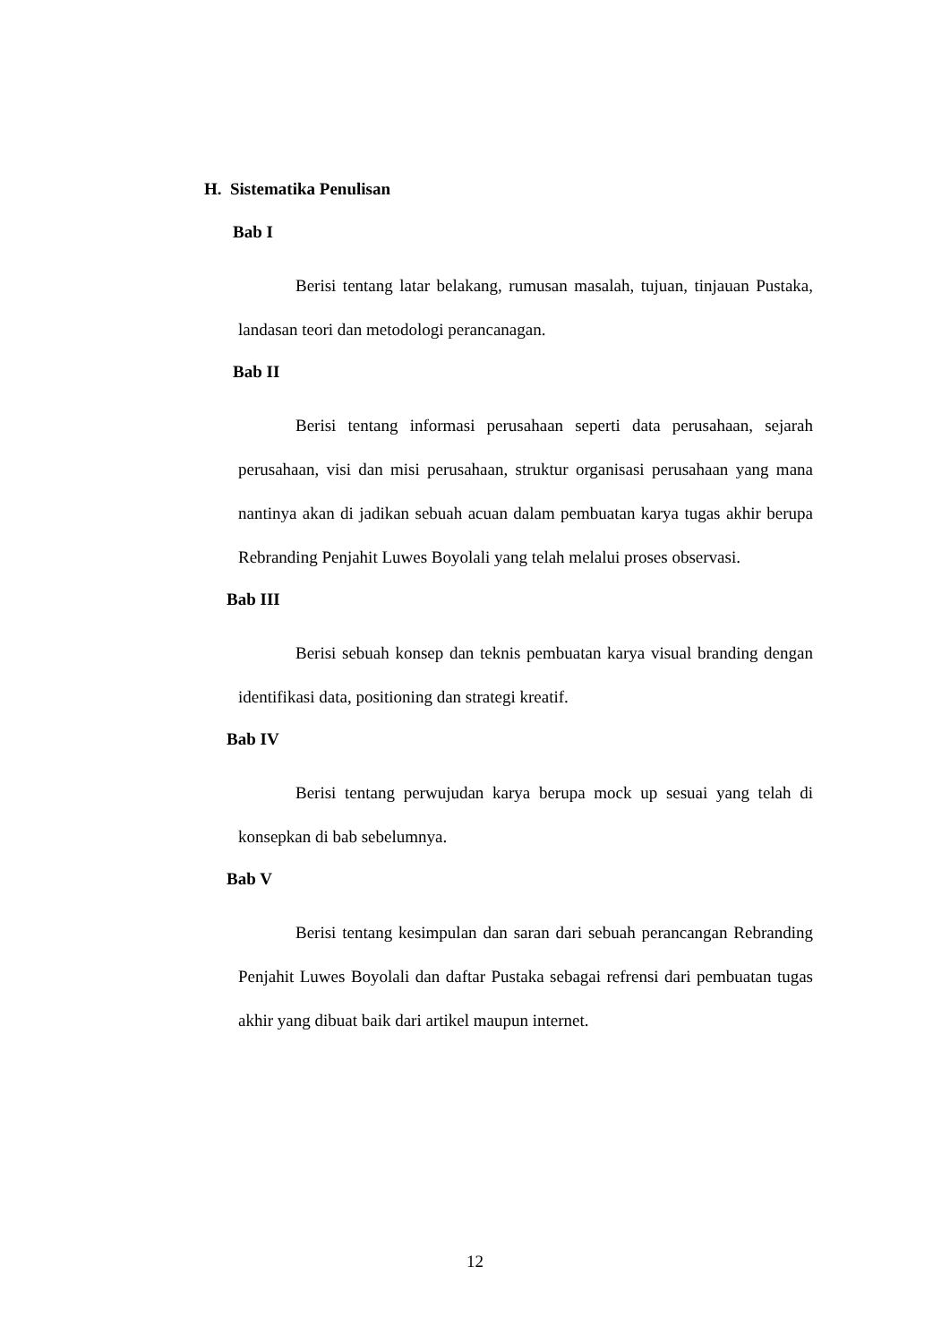H. Sistematika Penulisan
Bab I
Berisi tentang latar belakang, rumusan masalah, tujuan, tinjauan Pustaka, landasan teori dan metodologi perancanagan.
Bab II
Berisi tentang informasi perusahaan seperti data perusahaan, sejarah perusahaan, visi dan misi perusahaan, struktur organisasi perusahaan yang mana nantinya akan di jadikan sebuah acuan dalam pembuatan karya tugas akhir berupa Rebranding Penjahit Luwes Boyolali yang telah melalui proses observasi.
Bab III
Berisi sebuah konsep dan teknis pembuatan karya visual branding dengan identifikasi data, positioning dan strategi kreatif.
Bab IV
Berisi tentang perwujudan karya berupa mock up sesuai yang telah di konsepkan di bab sebelumnya.
Bab V
Berisi tentang kesimpulan dan saran dari sebuah perancangan Rebranding Penjahit Luwes Boyolali dan daftar Pustaka sebagai refrensi dari pembuatan tugas akhir yang dibuat baik dari artikel maupun internet.
12